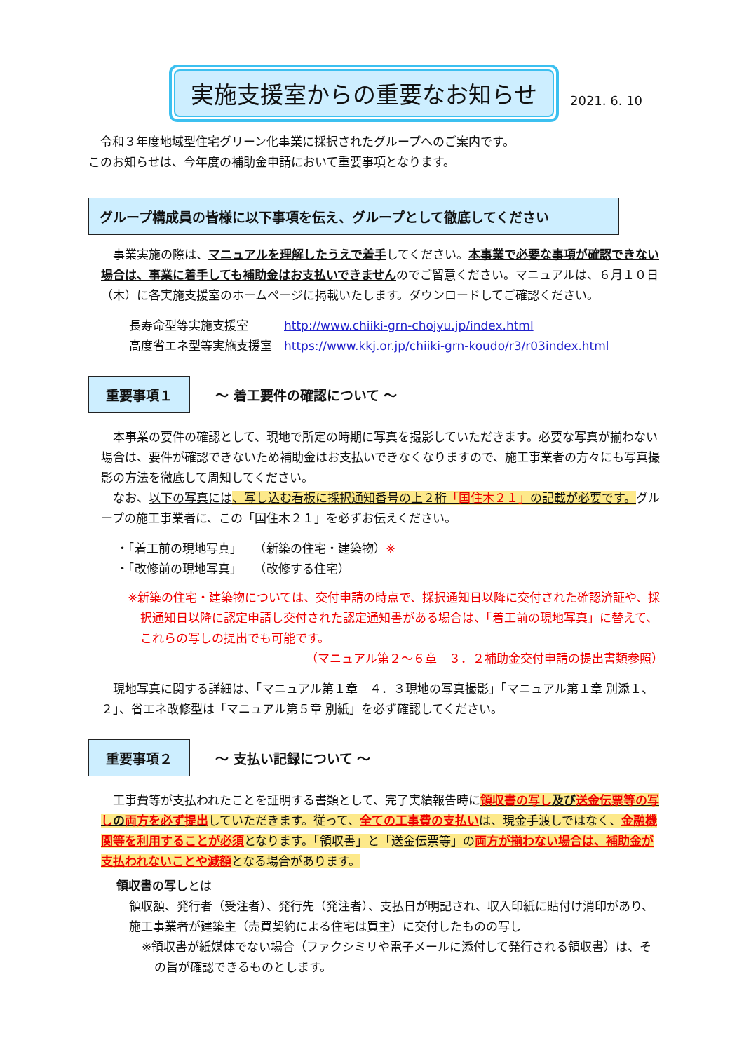実施支援室からの重要なお知らせ
2021. 6. 10
　令和３年度地域型住宅グリーン化事業に採択されたグループへのご案内です。
このお知らせは、今年度の補助金申請において重要事項となります。
グループ構成員の皆様に以下事項を伝え、グループとして徹底してください
　事業実施の際は、マニュアルを理解したうえで着手してください。本事業で必要な事項が確認できない場合は、事業に着手しても補助金はお支払いできませんのでご留意ください。マニュアルは、６月１０日（木）に各実施支援室のホームページに掲載いたします。ダウンロードしてご確認ください。
長寿命型等実施支援室　　　http://www.chiiki-grn-chojyu.jp/index.html
高度省エネ型等実施支援室　https://www.kkj.or.jp/chiiki-grn-koudo/r3/r03index.html
重要事項１
～ 着工要件の確認について ～
　本事業の要件の確認として、現地で所定の時期に写真を撮影していただきます。必要な写真が揃わない場合は、要件が確認できないため補助金はお支払いできなくなりますので、施工事業者の方々にも写真撮影の方法を徹底して周知してください。
　なお、以下の写真には、写し込む看板に採択通知番号の上２桁「国住木２１」の記載が必要です。グループの施工事業者に、この「国住木２１」を必ずお伝えください。
・「着工前の現地写真」　　（新築の住宅・建築物）※
・「改修前の現地写真」　　（改修する住宅）
※新築の住宅・建築物については、交付申請の時点で、採択通知日以降に交付された確認済証や、採択通知日以降に認定申請し交付された認定通知書がある場合は、「着工前の現地写真」に替えて、これらの写しの提出でも可能です。
（マニュアル第２～６章　３．２補助金交付申請の提出書類参照）
　現地写真に関する詳細は、「マニュアル第１章　４．３現地の写真撮影」「マニュアル第１章 別添１、２」、省エネ改修型は「マニュアル第５章 別紙」を必ず確認してください。
重要事項２
～ 支払い記録について ～
　工事費等が支払われたことを証明する書類として、完了実績報告時に領収書の写し及び送金伝票等の写しの両方を必ず提出していただきます。従って、全ての工事費の支払いは、現金手渡しではなく、金融機関等を利用することが必須となります。「領収書」と「送金伝票等」の両方が揃わない場合は、補助金が支払われないことや減額となる場合があります。
領収書の写しとは
領収額、発行者（受注者）、発行先（発注者）、支払日が明記され、収入印紙に貼付け消印があり、施工事業者が建築主（売買契約による住宅は買主）に交付したものの写し
※領収書が紙媒体でない場合（ファクシミリや電子メールに添付して発行される領収書）は、その旨が確認できるものとします。